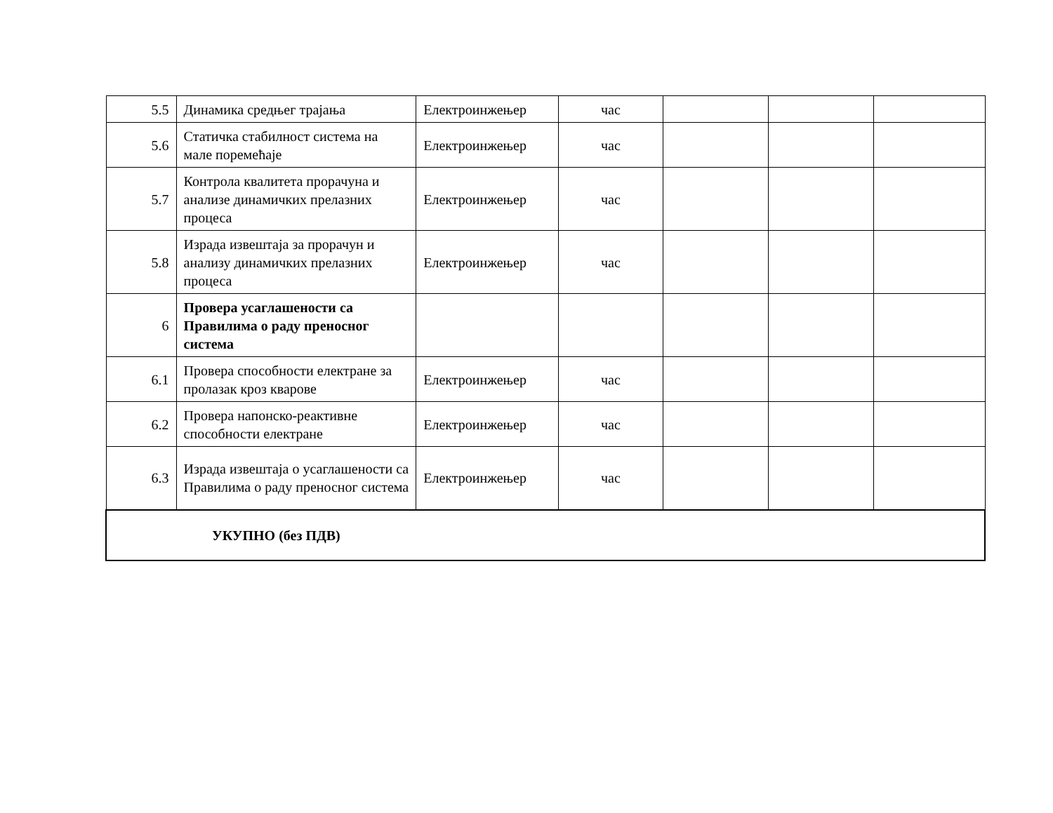| 5.5 | Динамика средњег трајања | Електроинжењер | час | | | |
| 5.6 | Статичка стабилност система на мале поремећаје | Електроинжењер | час | | | |
| 5.7 | Контрола квалитета прорачуна и анализе динамичких прелазних процеса | Електроинжењер | час | | | |
| 5.8 | Израда извештаја за прорачун и анализу динамичких прелазних процеса | Електроинжењер | час | | | |
| 6 | Провера усаглашености са Правилима о раду преносног система | | | | | |
| 6.1 | Провера способности електране за пролазак кроз кварове | Електроинжењер | час | | | |
| 6.2 | Провера напонско-реактивне способности електране | Електроинжењер | час | | | |
| 6.3 | Израда извештаја о усаглашености са Правилима о раду преносног система | Електроинжењер | час | | | |
| УКУПНО (без ПДВ) | | | | | | |